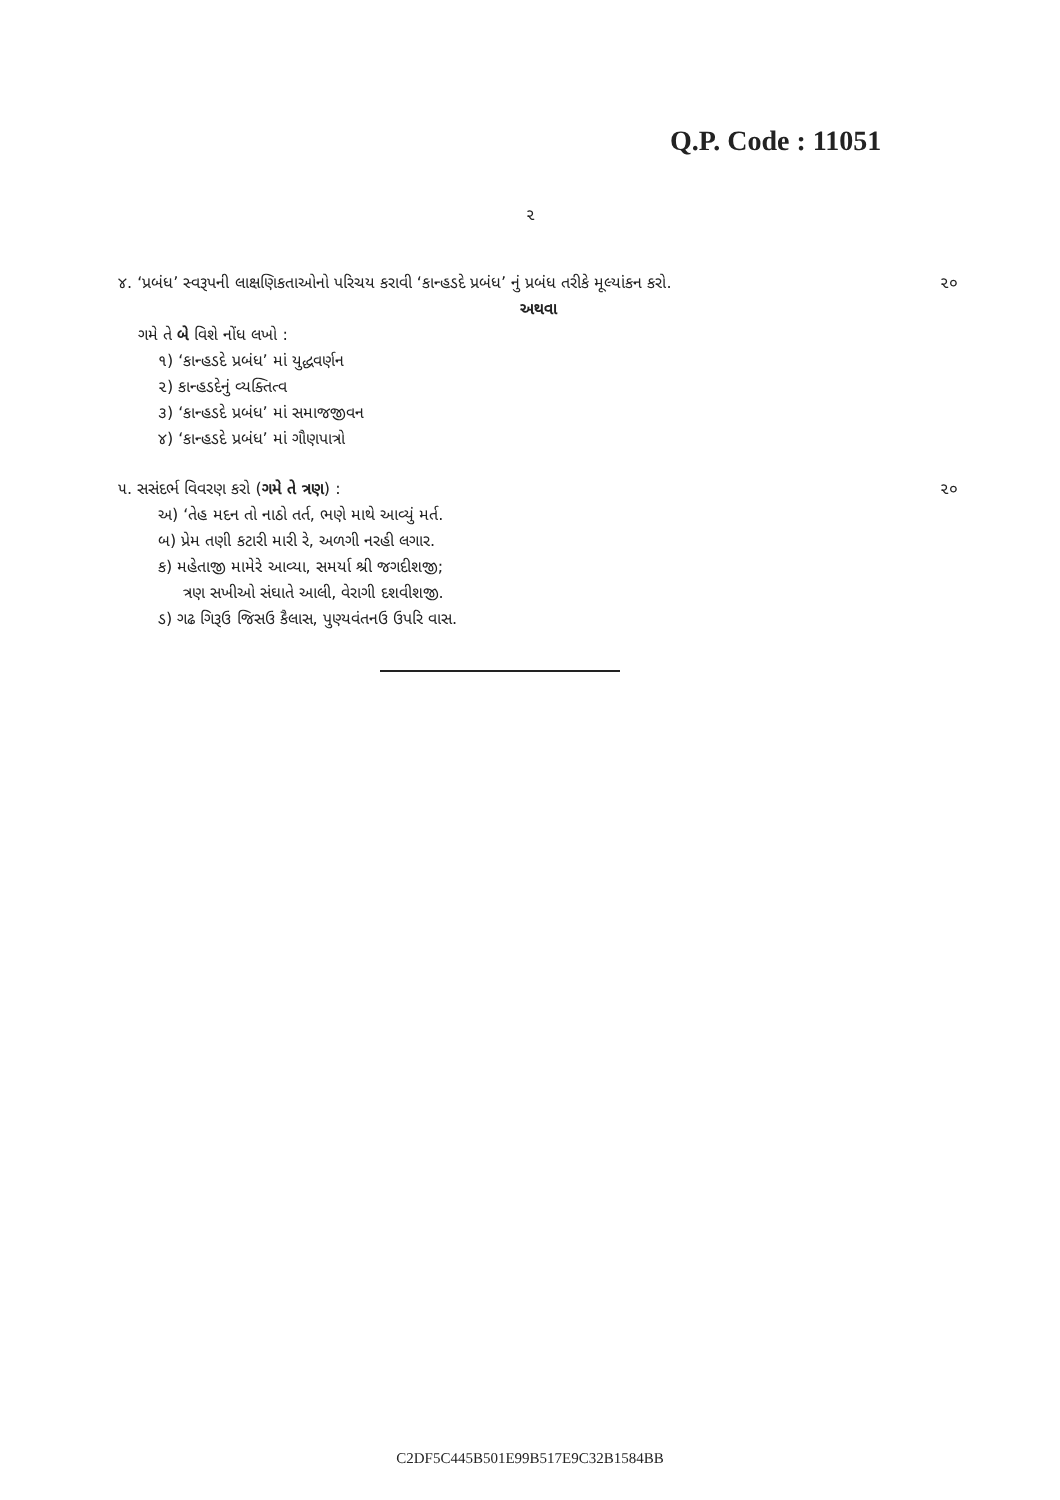Q.P. Code : 11051
૨
૪. ‘પ્રબંધ’ સ્વરૂપની લાક્ષણિકતાઓનો પરિચય કરાવી ‘કાન્હડદે પ્રબંધ’ નું પ્રબંધ તરીકે મૂલ્યાંકન કરો. ૨૦
અથવા
ગમે તે બે વિશે નોંધ લખો :
૧) ‘કાન્હડદે પ્રબંધ’ માં યુદ્ધવર્ણન
૨) કાન્હડદેનું વ્યક્તિત્વ
૩) ‘કાન્હડદે પ્રબંધ’ માં સમાજજીવન
૪) ‘કાન્હડદે પ્રબંધ’ માં ગૌણપાત્રો
૫. સસંદર્ભ વિવરણ કરો (ગમે તે ત્રણ) : ૨૦
અ) ‘તેહ મદન તો નાઠો તર્ત, ભણે માથે આવ્યું મર્ત.
બ) પ્રેમ તણી કટારી મારી રે, અળગી નરહી લગાર.
ક) મહેતાજી મામેરે આવ્યા, સમર્યા શ્રી જગદીશજી;
ત્રણ સખીઓ સંઘાતે આલી, વેરાગી દશવીશજી.
ડ) ગઢ ગિરૂઉ જિસઉ કૈલાસ, પુણ્યવંતનઉ ઉપરિ વાસ.
C2DF5C445B501E99B517E9C32B1584BB